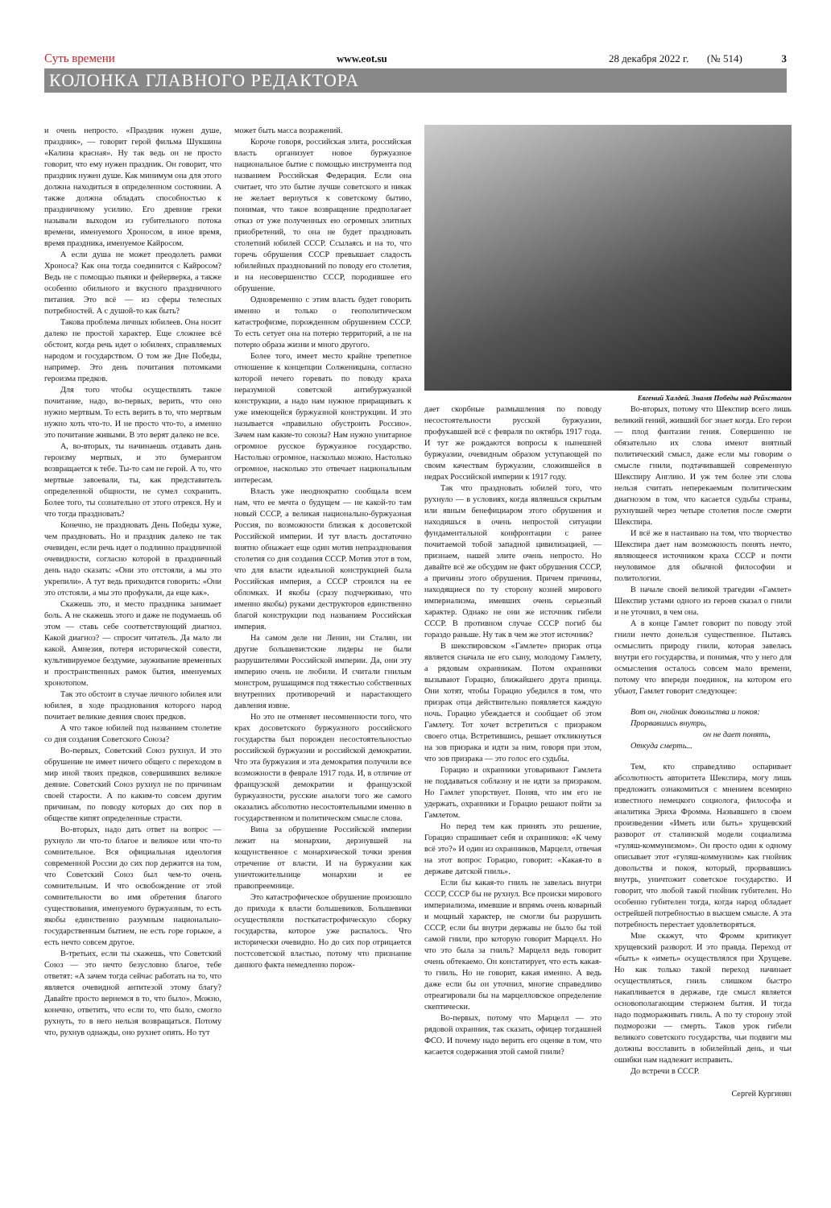Суть времени www.eot.su 28 декабря 2022 г. (№ 514) 3
КОЛОНКА ГЛАВНОГО РЕДАКТОРА
и очень непросто. «Праздник нужен душе, праздник», — говорит герой фильма Шукшина «Калина красная». Ну так ведь он не просто говорит, что ему нужен праздник. Он говорит, что праздник нужен душе. Как минимум она для этого должна находиться в определенном состоянии. А также должна обладать способностью к праздничному усилию. Его древние греки называли выходом из губительного потока времени, именуемого Хроносом, в иное время, время праздника, именуемое Кайросом.
А если душа не может преодолеть рамки Хроноса? Как она тогда соединится с Кайросом? Ведь не с помощью пьянки и фейерверка, а также особенно обильного и вкусного праздничного питания. Это всё — из сферы телесных потребностей. А с душой-то как быть?
Такова проблема личных юбилеев. Она носит далеко не простой характер. Еще сложнее всё обстоит, когда речь идет о юбилеях, справляемых народом и государством. О том же Дне Победы, например. Это день почитания потомками героизма предков.
Для того чтобы осуществлять такое почитание, надо, во-первых, верить, что оно нужно мертвым. То есть верить в то, что мертвым нужно хоть что-то. И не просто что-то, а именно это почитание живыми. В это верят далеко не все.
А, во-вторых, ты начинаешь отдавать дань героизму мертвых, и это бумерангом возвращается к тебе. Ты-то сам не герой. А то, что мертвые завоевали, ты, как представитель определенной общности, не сумел сохранить. Более того, ты сознательно от этого отрекся. Ну и что тогда праздновать?
Конечно, не праздновать День Победы хуже, чем праздновать. Но и праздник далеко не так очевиден, если речь идет о подлинно праздничной очевидности, согласно которой в праздничный день надо сказать: «Они это отстояли, а мы это укрепили». А тут ведь приходится говорить: «Они это отстояли, а мы это профукали, да еще как».
Скажешь это, и место праздника занимает боль. А не скажешь этого и даже не подумаешь об этом — ставь себе соответствующий диагноз. Какой диагноз? — спросит читатель. Да мало ли какой. Амнезия, потеря исторической совести, культивируемое бездумие, зауживание временных и пространственных рамок бытия, именуемых хронотопом.
Так это обстоит в случае личного юбилея или юбилея, в ходе празднования которого народ почитает великие деяния своих предков.
А что такое юбилей под названием столетие со дня создания Советского Союза?
Во-первых, Советский Союз рухнул. И это обрушение не имеет ничего общего с переходом в мир иной твоих предков, совершивших великое деяние. Советский Союз рухнул не по причинам своей старости. А по каким-то совсем другим причинам, по поводу которых до сих пор в обществе кипят определенные страсти.
Во-вторых, надо дать ответ на вопрос — рухнуло ли что-то благое и великое или что-то сомнительное. Вся официальная идеология современной России до сих пор держится на том, что Советский Союз был чем-то очень сомнительным. И что освобождение от этой сомнительности во имя обретения благого существования, именуемого буржуазным, то есть якобы единственно разумным национально-государственным бытием, не есть горе горькое, а есть нечто совсем другое.
В-третьих, если ты скажешь, что Советский Союз — это нечто безусловно благое, тебе ответят: «А зачем тогда сейчас работать на то, что является очевидной антитезой этому благу? Давайте просто вернемся в то, что было». Можно, конечно, ответить, что если то, что было, смогло рухнуть, то в него нельзя возвращаться. Потому что, рухнув однажды, оно рухнет опять. Но тут
может быть масса возражений.
Короче говоря, российская элита, российская власть организует новое буржуазное национальное бытие с помощью инструмента под названием Российская Федерация. Если она считает, что это бытие лучше советского и никак не желает вернуться к советскому бытию, понимая, что такое возвращение предполагает отказ от уже полученных ею огромных элитных приобретений, то она не будет праздновать столетний юбилей СССР. Ссылаясь и на то, что горечь обрушения СССР превышает сладость юбилейных празднований по поводу его столетия, и на несовершенство СССР, породившее его обрушение.
Одновременно с этим власть будет говорить именно и только о геополитическом катастрофизме, порожденном обрушением СССР. То есть сетует она на потерю территорий, а не на потерю образа жизни и много другого.
Более того, имеет место крайне трепетное отношение к концепции Солженицына, согласно которой нечего горевать по поводу краха неразумной советской антибуржуазной конструкции, а надо нам нужное приращивать к уже имеющейся буржуазной конструкции. И это называется «правильно обустроить Россию». Зачем нам какие-то союзы? Нам нужно унитарное огромное русское буржуазное государство. Настолько огромное, насколько можно. Настолько огромное, насколько это отвечает национальным интересам.
Власть уже неоднократно сообщала всем нам, что ее мечта о будущем — не какой-то там новый СССР, а великая национально-буржуазная Россия, по возможности близкая к досоветской Российской империи. И тут власть достаточно внятно обнажает еще один мотив непразднования столетия со дня создания СССР. Мотив этот в том, что для власти идеальной конструкцией была Российская империя, а СССР строился на ее обломках. И якобы (сразу подчеркиваю, что именно якобы) руками деструкторов единственно благой конструкции под названием Российская империя.
На самом деле ни Ленин, ни Сталин, ни другие большевистские лидеры не были разрушителями Российской империи. Да, они эту империю очень не любили. И считали гнилым монстром, рушащимся под тяжестью собственных внутренних противоречий и нарастающего давления извне.
Но это не отменяет несомненности того, что крах досоветского буржуазного российского государства был порожден несостоятельностью российской буржуазии и российской демократии. Что эта буржуазия и эта демократия получили все возможности в феврале 1917 года. И, в отличие от французской демократии и французской буржуазности, русские аналоги того же самого оказались абсолютно несостоятельными именно в государственном и политическом смысле слова.
Вина за обрушение Российской империи лежит на монархии, дерзнувшей на кощунственное с монархической точки зрения отречение от власти. И на буржуазии как уничтожительнице монархии и ее правопреемнице.
Это катастрофическое обрушение произошло до прихода к власти большевиков. Большевики осуществляли посткатастрофическую сборку государства, которое уже распалось. Что исторически очевидно. Но до сих пор отрицается постсоветской властью, потому что признание данного факта немедленно порож-
Евгений Халдей. Знамя Победы над Рейхстагом
дает скорбные размышления по поводу несостоятельности русской буржуазии, профукавшей всё с февраля по октябрь 1917 года. И тут же рождаются вопросы к нынешней буржуазии, очевидным образом уступающей по своим качествам буржуазии, сложившейся в недрах Российской империи к 1917 году.
Так что праздновать юбилей того, что рухнуло — в условиях, когда являешься скрытым или явным бенефициаром этого обрушения и находишься в очень непростой ситуации фундаментальной конфронтации с ранее почитаемой тобой западной цивилизацией, — признаем, нашей элите очень непросто. Но давайте всё же обсудим не факт обрушения СССР, а причины этого обрушения. Причем причины, находящиеся по ту сторону козней мирового империализма, имевших очень серьезный характер. Однако не они же источник гибели СССР. В противном случае СССР погиб бы гораздо раньше. Ну так в чем же этот источник?
В шекспировском «Гамлете» призрак отца является сначала не его сыну, молодому Гамлету, а рядовым охранникам. Потом охранники вызывают Горацио, ближайшего друга принца. Они хотят, чтобы Горацио убедился в том, что призрак отца действительно появляется каждую ночь. Горацио убеждается и сообщает об этом Гамлету. Тот хочет встретиться с призраком своего отца. Встретившись, решает откликнуться на зов призрака и идти за ним, говоря при этом, что зов призрака — это голос его судьбы.
Горацио и охранники уговаривают Гамлета не поддаваться соблазну и не идти за призраком. Но Гамлет упорствует. Поняв, что им его не удержать, охранники и Горацио решают пойти за Гамлетом.
Но перед тем как принять это решение, Горацио спрашивает себя и охранников: «К чему всё это?» И один из охранников, Марцелл, отвечая на этот вопрос Горацио, говорит: «Какая-то в державе датской гниль».
Если бы какая-то гниль не завелась внутри СССР, СССР бы не рухнул. Все происки мирового империализма, имевшие и впрямь очень коварный и мощный характер, не смогли бы разрушить СССР, если бы внутри державы не было бы той самой гнили, про которую говорит Марцелл. Но что это была за гниль? Марцелл ведь говорит очень обтекаемо. Он констатирует, что есть какая-то гниль. Но не говорит, какая именно. А ведь даже если бы он уточнил, многие справедливо отреагировали бы на марцелловское определение скептически.
Во-первых, потому что Марцелл — это рядовой охранник, так сказать, офицер тогдашней ФСО. И почему надо верить его оценке в том, что касается содержания этой самой гнили?
Во-вторых, потому что Шекспир всего лишь великий гений, живший бог знает когда. Его герои — плод фантазии гения. Совершенно не обязательно их слова имеют внятный политический смысл, даже если мы говорим о смысле гнили, подтачивавшей современную Шекспиру Англию. И уж тем более эти слова нельзя считать неперекаемым политическим диагнозом в том, что касается судьбы страны, рухнувшей через четыре столетия после смерти Шекспира.
И всё же я настаиваю на том, что творчество Шекспира дает нам возможность понять нечто, являющееся источником краха СССР и почти неуловимое для обычной философии и политологии.
В начале своей великой трагедии «Гамлет» Шекспир устами одного из героев сказал о гнили и не уточнил, в чем она.
А в конце Гамлет говорит по поводу этой гнили нечто донельзя существенное. Пытаясь осмыслить природу гнили, которая завелась внутри его государства, и понимая, что у него для осмысления осталось совсем мало времени, потому что впереди поединок, на котором его убьют, Гамлет говорит следующее:
Вот он, гнойник довольства и покоя:
Прорвавшись внутрь,
он не дает понять,
Откуда смерть...
Тем, кто справедливо оспаривает абсолютность авторитета Шекспира, могу лишь предложить ознакомиться с мнением всемирно известного немецкого социолога, философа и аналитика Эриха Фромма. Назвавшего в своем произведении «Иметь или быть» хрущевский разворот от сталинской модели социализма «гуляш-коммунизмом». Он просто один к одному описывает этот «гуляш-коммунизм» как гнойник довольства и покоя, который, прорвавшись внутрь, уничтожит советское государство. И говорит, что любой такой гнойник губителен. Но особенно губителен тогда, когда народ обладает острейшей потребностью в высшем смысле. А эта потребность перестает удовлетворяться.
Мне скажут, что Фромм критикует хрущевский разворот. И это правда. Переход от «быть» к «иметь» осуществлялся при Хрущеве. Но как только такой переход начинает осуществляться, гниль слишком быстро накапливается в державе, где смысл является основополагающим стержнем бытия. И тогда надо подмораживать гниль. А по ту сторону этой подморозки — смерть. Таков урок гибели великого советского государства, чьи подвиги мы должны восславить в юбилейный день, и чьи ошибки нам надлежит исправить.
До встречи в СССР.
Сергей Кургинян